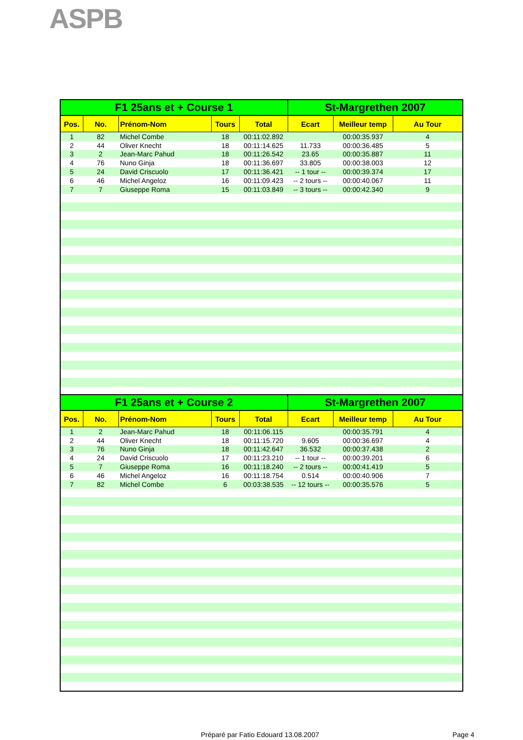ASPB
| F1 25ans et + Course 1 | | | | | St-Margrethen 2007 | | |
| --- | --- | --- | --- | --- | --- | --- | --- |
| Pos. | No. | Prénom-Nom | Tours | Total | Ecart | Meilleur temp | Au Tour |
| 1 | 82 | Michel Combe | 18 | 00:11:02.892 | | 00:00:35.937 | 4 |
| 2 | 44 | Oliver Knecht | 18 | 00:11:14.625 | 11.733 | 00:00:36.485 | 5 |
| 3 | 2 | Jean-Marc Pahud | 18 | 00:11:26.542 | 23.65 | 00:00:35.887 | 11 |
| 4 | 76 | Nuno Ginja | 18 | 00:11:36.697 | 33.805 | 00:00:38.003 | 12 |
| 5 | 24 | David Criscuolo | 17 | 00:11:36.421 | -- 1 tour -- | 00:00:39.374 | 17 |
| 6 | 46 | Michel Angeloz | 16 | 00:11:09.423 | -- 2 tours -- | 00:00:40.067 | 11 |
| 7 | 7 | Giuseppe Roma | 15 | 00:11:03.849 | -- 3 tours -- | 00:00:42.340 | 9 |
| F1 25ans et + Course 2 | | | | | St-Margrethen 2007 | | |
| --- | --- | --- | --- | --- | --- | --- | --- |
| Pos. | No. | Prénom-Nom | Tours | Total | Ecart | Meilleur temp | Au Tour |
| 1 | 2 | Jean-Marc Pahud | 18 | 00:11:06.115 | | 00:00:35.791 | 4 |
| 2 | 44 | Oliver Knecht | 18 | 00:11:15.720 | 9.605 | 00:00:36.697 | 4 |
| 3 | 76 | Nuno Ginja | 18 | 00:11:42.647 | 36.532 | 00:00:37.438 | 2 |
| 4 | 24 | David Criscuolo | 17 | 00:11:23.210 | -- 1 tour -- | 00:00:39.201 | 6 |
| 5 | 7 | Giuseppe Roma | 16 | 00:11:18.240 | -- 2 tours -- | 00:00:41.419 | 5 |
| 6 | 46 | Michel Angeloz | 16 | 00:11:18.754 | 0.514 | 00:00:40.906 | 7 |
| 7 | 82 | Michel Combe | 6 | 00:03:38.535 | -- 12 tours -- | 00:00:35.576 | 5 |
Préparé par Fatio Edouard 13.08.2007
Page 4